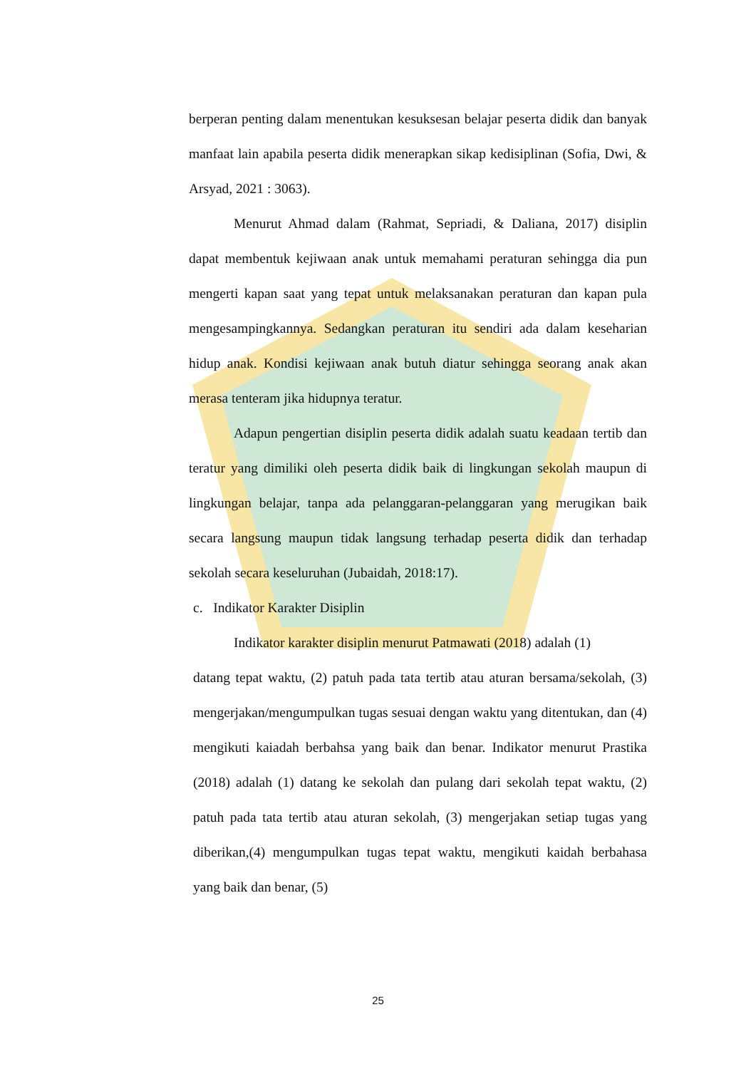berperan penting dalam menentukan kesuksesan belajar peserta didik dan banyak manfaat lain apabila peserta didik menerapkan sikap kedisiplinan (Sofia, Dwi, & Arsyad, 2021 : 3063).
Menurut Ahmad dalam (Rahmat, Sepriadi, & Daliana, 2017) disiplin dapat membentuk kejiwaan anak untuk memahami peraturan sehingga dia pun mengerti kapan saat yang tepat untuk melaksanakan peraturan dan kapan pula mengesampingkannya. Sedangkan peraturan itu sendiri ada dalam keseharian hidup anak. Kondisi kejiwaan anak butuh diatur sehingga seorang anak akan merasa tenteram jika hidupnya teratur.
Adapun pengertian disiplin peserta didik adalah suatu keadaan tertib dan teratur yang dimiliki oleh peserta didik baik di lingkungan sekolah maupun di lingkungan belajar, tanpa ada pelanggaran-pelanggaran yang merugikan baik secara langsung maupun tidak langsung terhadap peserta didik dan terhadap sekolah secara keseluruhan (Jubaidah, 2018:17).
c. Indikator Karakter Disiplin
Indikator karakter disiplin menurut Patmawati (2018) adalah (1)
datang tepat waktu, (2) patuh pada tata tertib atau aturan bersama/sekolah, (3) mengerjakan/mengumpulkan tugas sesuai dengan waktu yang ditentukan, dan (4) mengikuti kaiadah berbahsa yang baik dan benar. Indikator menurut Prastika (2018) adalah (1) datang ke sekolah dan pulang dari sekolah tepat waktu, (2) patuh pada tata tertib atau aturan sekolah, (3) mengerjakan setiap tugas yang diberikan,(4) mengumpulkan tugas tepat waktu, mengikuti kaidah berbahasa yang baik dan benar, (5)
25